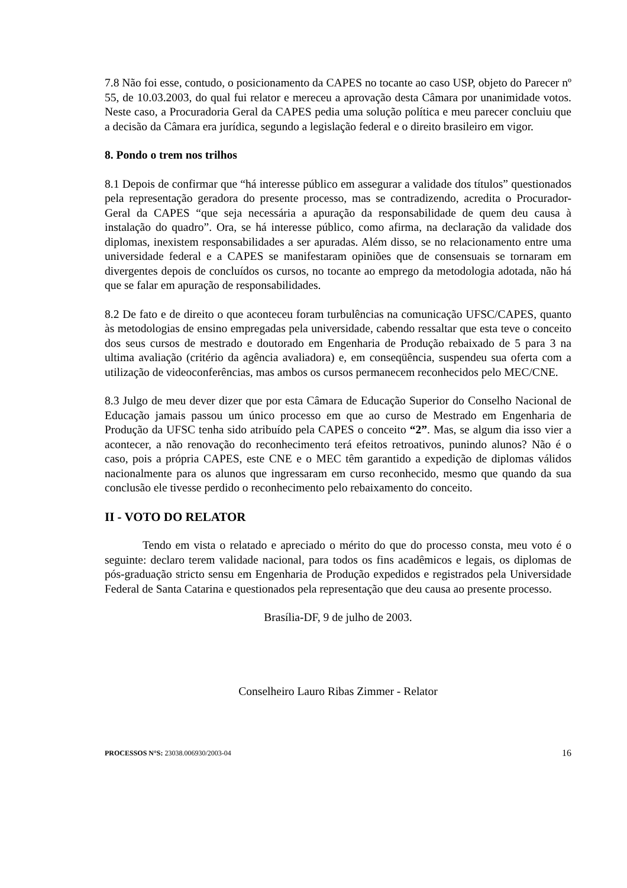7.8 Não foi esse, contudo, o posicionamento da CAPES no tocante ao caso USP, objeto do Parecer nº 55, de 10.03.2003, do qual fui relator e mereceu a aprovação desta Câmara por unanimidade votos. Neste caso, a Procuradoria Geral da CAPES pedia uma solução política e meu parecer concluiu que a decisão da Câmara era jurídica, segundo a legislação federal e o direito brasileiro em vigor.
8. Pondo o trem nos trilhos
8.1 Depois de confirmar que “há interesse público em assegurar a validade dos títulos” questionados pela representação geradora do presente processo, mas se contradizendo, acredita o Procurador-Geral da CAPES “que seja necessária a apuração da responsabilidade de quem deu causa à instalação do quadro”. Ora, se há interesse público, como afirma, na declaração da validade dos diplomas, inexistem responsabilidades a ser apuradas. Além disso, se no relacionamento entre uma universidade federal e a CAPES se manifestaram opiniões que de consensuais se tornaram em divergentes depois de concluídos os cursos, no tocante ao emprego da metodologia adotada, não há que se falar em apuração de responsabilidades.
8.2 De fato e de direito o que aconteceu foram turbulências na comunicação UFSC/CAPES, quanto às metodologias de ensino empregadas pela universidade, cabendo ressaltar que esta teve o conceito dos seus cursos de mestrado e doutorado em Engenharia de Produção rebaixado de 5 para 3 na ultima avaliação (critério da agência avaliadora) e, em conseqüência, suspendeu sua oferta com a utilização de videoconferências, mas ambos os cursos permanecem reconhecidos pelo MEC/CNE.
8.3 Julgo de meu dever dizer que por esta Câmara de Educação Superior do Conselho Nacional de Educação jamais passou um único processo em que ao curso de Mestrado em Engenharia de Produção da UFSC tenha sido atribuído pela CAPES o conceito “2”. Mas, se algum dia isso vier a acontecer, a não renovação do reconhecimento terá efeitos retroativos, punindo alunos? Não é o caso, pois a própria CAPES, este CNE e o MEC têm garantido a expedição de diplomas válidos nacionalmente para os alunos que ingressaram em curso reconhecido, mesmo que quando da sua conclusão ele tivesse perdido o reconhecimento pelo rebaixamento do conceito.
II - VOTO DO RELATOR
Tendo em vista o relatado e apreciado o mérito do que do processo consta, meu voto é o seguinte: declaro terem validade nacional, para todos os fins acadêmicos e legais, os diplomas de pós-graduação stricto sensu em Engenharia de Produção expedidos e registrados pela Universidade Federal de Santa Catarina e questionados pela representação que deu causa ao presente processo.
Brasília-DF, 9 de julho de 2003.
Conselheiro Lauro Ribas Zimmer - Relator
PROCESSOS N°S: 23038.006930/2003-04 16